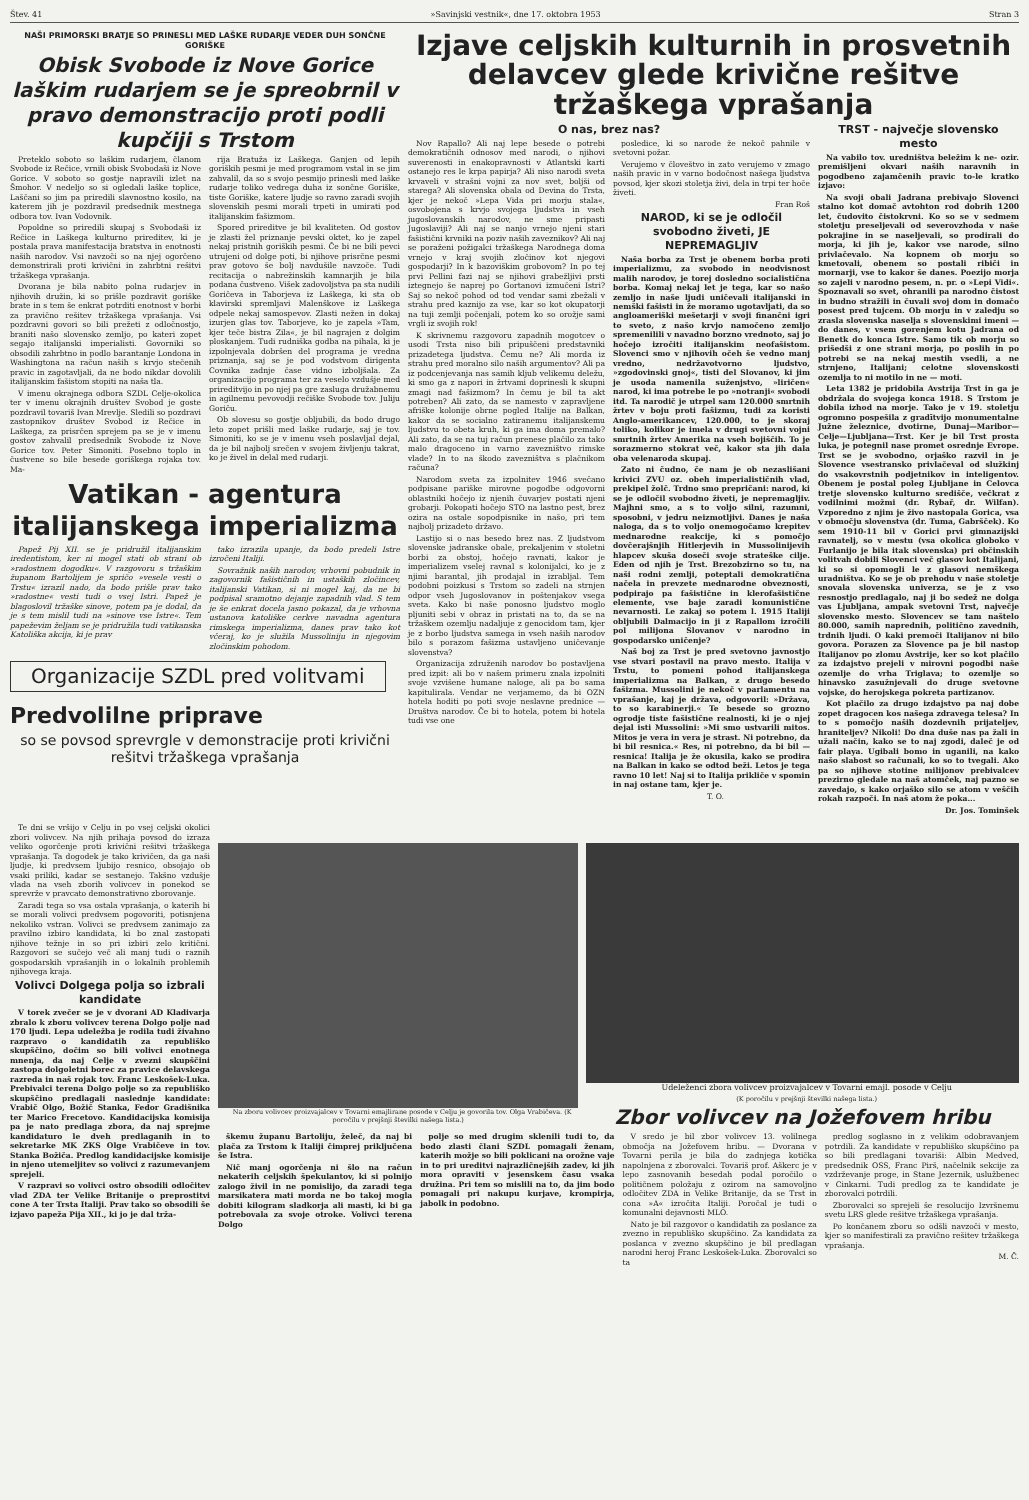Štev. 41 »Savinjski vestnik«, dne 17. oktobra 1953 Stran 3
NAŠI PRIMORSKI BRATJE SO PRINESLI MED LAŠKE RUDARJE VEDER DUH SONČNE GORIŠKE
Obisk Svobode iz Nove Gorice laškim rudarjem se je spreobrnil v pravo demonstracijo proti podli kupčiji s Trstom
Preteklo soboto so laškim rudarjem, članom Svobode iz Rečice, vrnili obisk Svobodaši iz Nove Gorice. V soboto so gostje napravili izlet na Šmohor. V nedeljo so si ogledali laške toplice, Laščani so jim pa priredili slavnostno kosilo, na katerem jih je pozdravil predsednik mestnega odbora tov. Ivan Vodovnik.
Popoldne so priredili skupaj s Svobodaši iz Rečice in Laškega kulturno prireditev, ki je postala prava manifestacija bratstva in enotnosti naših narodov. Vsi navzoči so na njej ogorčeno demonstrirali proti krivični in zahrbtni rešitvi tržaškega vprašanja.
Dvorana je bila nabito polna rudarjev in njihovih družin, ki so prišle pozdravit goriške brate in s tem še enkrat potrditi enotnost v borbi za pravično rešitev tržaškega vprašanja. Vsi pozdravni govori so bili prežeti z odločnostjo, braniti našo slovensko zemljo, po kateri zopet segajo italijanski imperialisti. Govorniki so obsodili zahrbtno in podlo barantanje Londona in Washingtona na račun naših s krvjo stečenih pravic in zagotavljali, da ne bodo nikdar dovolili italijanskim fašistom stopiti na naša tla.
V imenu okrajnega odbora SZDL Celje-okolica ter v imenu okrajnih društev Svobod je goste pozdravil tovariš Ivan Mrevlje. Sledili so pozdravi zastopnikov društev Svobod iz Rečice in Laškega, za prisrčen sprejem pa se je v imenu gostov zahvalil predsednik Svobode iz Nove Gorice tov. Peter Simoniti. Posebno toplo in čustvene so bile besede goriškega rojaka tov. Ma-
rija Bratuža iz Laškega. Ganjen od lepih goriških pesmi je med programom vstal in se jim zahvalil, da so s svojo pesmijo prinesli med laške rudarje toliko vedrega duha iz sončne Goriške, tiste Goriške, katere ljudje so ravno zaradi svojih slovenskih pesmi morali trpeti in umirati pod italijanskim fašizmom.
Spored prireditve je bil kvaliteten. Od gostov je zlasti žel priznanje pevski oktet, ko je zapel nekaj pristnih goriških pesmi. Če bi ne bili pevci utrujeni od dolge poti, bi njihove prisrčne pesmi prav gotovo še bolj navdušile navzoče. Tudi recitacija o nabrežinskih kamnarjih je bila podana čustveno. Višek zadovoljstva pa sta nudili Goričeva in Taborjeva iz Laškega, ki sta ob klavirski spremljavi Malenškove iz Laškega odpele nekaj samospevov. Zlasti nežen in dokaj izurjen glas tov. Taborjeve, ko je zapela »Tam, kjer teče bistra Zila«, je bil nagrajen z dolgim ploskanjem. Tudi rudniška godba na pihala, ki je izpolnjevala dobršen del programa je vredna priznanja, saj se je pod vodstvom dirigenta Covnika zadnje čase vidno izboljšala. Za organizacijo programa ter za veselo vzdušje med prireditvijo in po njej pa gre zasluga družabnemu in agilnemu pevovodji rečiške Svobode tov. Juliju Goriču.
Ob slovesu so gostje obljubili, da bodo drugo leto zopet prišli med laške rudarje, saj je tov. Simoniti, ko se je v imenu vseh poslavljal dejal, da je bil najbolj srečen v svojem življenju takrat, ko je živel in delal med rudarji.
Vatikan - agentura italijanskega imperializma
Papež Pij XII. se je pridružil italijanskim iredentistom, ker ni mogel stati ob strani ob »radostnem dogodku«. V razgovoru s tržaškim županom Bartolijem je spričo »vesele vesti o Trstu« izrazil nado, da bodo prišle prav tako »radostne« vesti tudi o vsej Istri. Papež je blagoslovil tržaške sinove, potem pa je dodal, da je s tem mislil tudi na »sinove vse Istre«. Tem papeževim željam se je pridružila tudi vatikanska Katoliška akcija, ki je prav
tako izrazila upanje, da bodo predeli Istre izročeni Italiji.
Sovražnik naših narodov, vrhovni pobudnik in zagovornik fašističnih in ustaških zločincev, italijanski Vatikan, si ni mogel kaj, da ne bi podpisal sramotno dejanje zapadnih vlad. S tem je še enkrat docela jasno pokazal, da je vrhovna ustanova katoliške cerkve navadna agentura rimskega imperializma, danes prav tako kot včeraj, ko je služila Mussoliniju in njegovim zločinskim pohodom.
Organizacije SZDL pred volitvami
Predvolilne priprave
so se povsod sprevrgle v demonstracije proti krivični rešitvi tržaškega vprašanja
Izjave celjskih kulturnih in prosvetnih delavcev glede krivične rešitve tržaškega vprašanja
O nas, brez nas?
Nov Rapallo? Ali naj lepe besede o potrebi demokratičnih odnosov med narodi, o njihovi suverenosti in enakopravnosti v Atlantski karti ostanejo res le krpa papirja? Ali niso narodi sveta krvaveli v strašni vojni za nov svet, boljši od starega? Ali slovenska obala od Devina do Trsta, kjer je nekoč »Lepa Vida pri morju stala«, osvobojena s krvjo svojega ljudstva in vseh jugoslovanskih narodov, ne sme pripasti Jugoslaviji? Ali naj se nanjo vrnejo njeni stari fašistični krvniki na poziv naših zaveznikov? Ali naj se poraženi požigalci tržaškega Narodnega doma vrnejo v kraj svojih zločinov kot njegovi gospodarji? In k bazoviškim grobovom? In po tej prvi Pellini fazi naj se njihovi grabežljivi prsti iztegnejo še naprej po Gortanovi izmučeni Istri? Saj so nekoč pohod od tod vendar sami zbežali v strahu pred kaznijo za vse, kar so kot okupatorji na tuji zemlji počenjali, potem ko so orožje sami vrgli iz svojih rok!
K skrivnemu razgovoru zapadnih mogotcev o usodi Trsta niso bili pripuščeni predstavniki prizadetega ljudstva. Čemu ne? Ali morda iz strahu pred moralno silo naših argumentov? Ali pa iz podcenjevanja nas samih kljub velikemu deležu, ki smo ga z napori in žrtvami doprinesli k skupni zmagi nad fašizmom? In čemu je bil ta akt potreben? Ali zato, da se namesto v zapravljene afriške kolonije obrne pogled Italije na Balkan, kakor da se socialno zatiranemu italijanskemu ljudstvu to obeta kruh, ki ga ima doma premalo? Ali zato, da se na tuj račun prenese plačilo za tako malo dragoceno in varno zavezništvo rimske vlade? In to na škodo zavezništva s plačnikom računa?
Narodom sveta za izpolnitev 1946 svečano podpisane pariške mirovne pogodbe odgovorni oblastniki hočejo iz njenih čuvarjev postati njeni grobarji. Pokopati hočejo STO na lastno pest, brez ozira na ostale sopodpisnike in našo, pri tem najbolj prizadeto državo.
Lastijo si o nas besedo brez nas. Z ljudstvom slovenske jadranske obale, prekaljenim v stoletni borbi za obstoj, hočejo ravnati, kakor je imperializem vselej ravnal s kolonijalci, ko je z njimi barantal, jih prodajal in izrabljal. Tem podobni poizkusi s Trstom so zadeli na strnjen odpor vseh Jugoslovanov in poštenjakov vsega sveta. Kako bi naše ponosno ljudstvo moglo pljuniti sebi v obraz in pristati na to, da se na tržaškem ozemlju nadaljuje z genocidom tam, kjer je z borbo ljudstva samega in vseh naših narodov bilo s porazom fašizma ustavljeno uničevanje slovenstva?
Organizacija združenih narodov bo postavljena pred izpit: ali bo v našem primeru znala izpolniti svoje vzvišene humane naloge, ali pa bo sama kapitulirala. Vendar ne verjamemo, da bi OZN hotela hoditi po poti svoje neslavne prednice — Društva narodov. Če bi to hotela, potem bi hotela tudi vse one
posledice, ki so narode že nekoč pahnile v svetovni požar.
Verujemo v človeštvo in zato verujemo v zmago naših pravic in v varno bodočnost našega ljudstva povsod, kjer skozi stoletja živi, dela in trpi ter hoče živeti.
Fran Roš
NAROD, ki se je odločil svobodno živeti, JE NEPREMAGLJIV
Naša borba za Trst je obenem borba proti imperializmu, za svobodo in neodvisnost malih narodov, je torej dosledno socialistična borba. Komaj nekaj let je tega, kar so našo zemljo in naše ljudi uničevali italijanski in nemški fašisti in že moramo ugotavljati, da so angloameriški mešetarji v svoji finančni igri to sveto, z našo krvjo namočeno zemljo spremenilili v navadno borzno vrednoto, saj jo hočejo izročiti italijanskim neofašistom. Slovenci smo v njihovih očeh še vedno manj vredno, nedržavotvorno ljudstvo, »zgodovinski gnoj«, tisti del Slovanov, ki jim je usoda namenila suženjstvo, »liričen« narod, ki ima potrebe le po »notranji« svobodi itd. Ta narodič je utrpel sam 120.000 smrtnih žrtev v boju proti fašizmu, tudi za koristi Anglo-amerikancev, 120.000, to je skoraj toliko, kolikor je imela v drugi svetovni vojni smrtnih žrtev Amerika na vseh bojiščih. To je sorazmerno stokrat več, kakor sta jih dala oba velenaroda skupaj.
Zato ni čudno, če nam je ob nezaslišani krivici ZVU oz. obeh imperialističnih vlad, prekipel žolč. Trdno smo prepričani: narod, ki se je odločil svobodno živeti, je nepremagljiv. Majhni smo, a s to voljo silni, razumni, sposobni, v jedru neizmotljivi. Danes je naša naloga, da s to voljo onemogočamo krepitev mednarodne reakcije, ki s pomočjo dovčerajšnjih Hitlerjevih in Mussolinijevih hlapcev skuša doseči svoje strateške cilje. Eden od njih je Trst. Brezobzirno so tu, na naši rodni zemlji, poteptali demokratična načela in prevzete mednarodne obveznosti, podpirajo pa fašistične in klerofašistične elemente, vse baje zaradi komunistične nevarnosti. Le zakaj so potem l. 1915 Italiji obljubili Dalmacijo in ji z Rapallom izročili pol milijona Slovanov v narodno in gospodarsko uničenje?
Naš boj za Trst je pred svetovno javnostjo vse stvari postavil na pravo mesto. Italija v Trstu, to pomeni pohod italijanskega imperializma na Balkan, z drugo besedo fašizma. Mussolini je nekoč v parlamentu na vprašanje, kaj je država, odgovoril: »Država, to so karabinerji.« Te besede so grozno ogrodje tiste fašistične realnosti, ki je o njej dejal isti Mussolini: »Mi smo ustvarili mitos. Mitos je vera in vera je strast. Ni potrebno, da bi bil resnica.« Res, ni potrebno, da bi bil — resnica! Italija je že okusila, kako se prodira na Balkan in kako se odtod beži. Letos je tega ravno 10 let! Naj si to Italija prikliče v spomin in naj ostane tam, kjer je.
T. O.
TRST - največje slovensko mesto
Na vabilo tov. uredništva beležim k ne- ozir. premišljeni okvari naših naravnih in pogodbeno zajamčenih pravic to-le kratko izjavo:
Na svoji obali Jadrana prebivajo Slovenci stalno kot domač avtohton rod dobrih 1200 let, čudovito čistokrvni. Ko so se v sedmem stoletju preseljevali od severovzhoda v naše pokrajine in se naseljevali, so prodirali do morja, ki jih je, kakor vse narode, silno privlačevalo. Na kopnem ob morju so kmetovali, obenem so postali ribiči in mornarji, vse to kakor še danes. Poezijo morja so zajeli v narodno pesem, n. pr. o »Lepi Vidi«. Spoznavali so svet, ohranili pa narodno čistost in budno stražili in čuvali svoj dom in domačo posest pred tujcem. Ob morju in v zaledju so zrasla slovenska naselja s slovenskimi imeni — do danes, v vsem gorenjem kotu Jadrana od Benetk do konca Istre. Samo tik ob morju so prišedši z one strani morja, po poslih in po potrebi se na nekaj mestih vsedli, a ne strnjeno, Italijani; celotne slovenskosti ozemlja to ni motilo in ne — moti.
Leta 1382 je pridobila Avstrija Trst in ga je obdržala do svojega konca 1918. S Trstom je dobila izhod na morje. Tako je v 19. stoletju ogromno pospešila z gradītvijo monumentalne Južne železnice, dvotirne, Dunaj—Maribor—Celje—Ljubljana—Trst. Ker je bil Trst prosta luka, je potegnil nase promet osrednje Evrope. Trst se je svobodno, orjaško razvil in je Slovence vsestransko privlačeval od služkinj do vsakovrstnih podjetnikov in inteligentov. Obenem je postal poleg Ljubljane in Celovca tretje slovensko kulturno središče, večkrat z vodilnimi možmi (dr. Rybař, dr. Wilfan). Vzporedno z njim je živo nastopala Gorica, vsa v območju slovenstva (dr. Tuma, Gabršček). Ko sem 1910-11 bil v Gorici prvi gimnazijski ravnatelj, so v mestu (vsa okolica globoko v Furlanijo je bila itak slovenska) pri občinskih volitvah dobili Slovenci več glasov kot Italijani, ki so si opomogli le z glasovi nemškega uradništva. Ko se je ob prehodu v naše stoletje snovala slovenska univerza, se je z vso resnostjo predlagalo, naj ji bo sedež ne dolga vas Ljubljana, ampak svetovni Trst, največje slovensko mesto. Slovencev se tam naštelo 80.000, samih naprednih, politično zavednih, trdnih ljudi. O kaki premoči Italijanov ni bilo govora. Porazen za Slovence pa je bil nastop Italijanov po zlomu Avstrije, ker so kot plačilo za izdajstvo prejeli v mirovni pogodbi naše ozemlje do vrha Triglava; to ozemlje so hinavsko zasužnjevali do druge svetovne vojske, do herojskega pokreta partizanov.
Kot plačilo za drugo izdajstvo pa naj dobe zopet dragocen kos našega zdravega telesa? In to s pomočjo naših dozdevnih prijateljev, hraniteljev? Nikoli! Do dna duše nas pa žali in užali način, kako se to naj zgodi, dalеč je od fair playa. Ugibali bomo in uganili, na kako našo slabost so računali, ko so to tvegali. Ako pa so njihove stotine milijonov prebivalcev prezirno gledale na naš atomček, naj pazno se zavedajo, s kako orjaško silo se atom v veščih rokah razpoči. In naš atom že poka...
Dr. Jos. Tominšek
Te dni se vršijo v Celju in po vsej celjski okolici zbori volivcev. Na njih prihaja povsod do izraza veliko ogorčenje proti krivični rešitvi tržaškega vprašanja. Ta dogodek je tako krivičen, da ga naši ljudje, ki predvsem ljubijo resnico, obsojajo ob vsaki priliki, kadar se sestanejo. Takšno vzdušje vlada na vseh zborih volivcev in ponekod se sprevrže v pravcato demonstrativno zborovanje.
Zaradi tega so vsa ostala vprašanja, o katerih bi se morali volivci predvsem pogovoriti, potisnjena nekoliko vstran. Volivci se predvsem zanimajo za pravilno izbiro kandidata, ki bo znal zastopati njihove težnje in so pri izbiri zelo kritični. Razgovori se sučejo več ali manj tudi o raznih gospodarskih vprašanjih in o lokalnih problemih njihovega kraja.
Volivci Dolgega polja so izbrali kandidate
V torek zvečer se je v dvorani AD Kladivarja zbralo k zboru volivcev terena Dolgo polje nad 170 ljudi. Lepa udeležba je rodila tudi živahno razpravo o kandidatih za republiško skupščino, dočim so bili volivci enotnega mnenja, da naj Celje v zvezni skupščini zastopa dolgoletni borec za pravice delavskega razreda in naš rojak tov. Franc Leskošek-Luka. Prebivalci terena Dolgo polje so za republiško skupščino predlagali naslednje kandidate: Vrabič Olgo, Božič Stanka, Fedor Gradišnika ter Marico Frecetovo. Kandidacijska komisija pa je nato predlaga zbora, da naj sprejme kandidaturo le dveh predlaganih in to sekretarke MK ZKS Olge Vrabičeve in tov. Stanka Božiča. Predlog kandidacijske komisije in njeno utemeljitev so volivci z razumevanjem sprejeli.
V razpravi so volivci ostro obsodili odločitev vlad ZDA ter Velike Britanije o preprostitvi cone A ter Trsta Italiji. Prav tako so obsodili še izjavo papeža Pija XII., ki jo je dal trža-
Na zboru volivcev proizvajalcev v Tovarni emajlirane posode v Celju je govorila tov. Olga Vrabičeva. (K poročilu v prejšnji številki našega lista.)
Udeleženci zbora volivcev proizvajalcev v Tovarni emajl. posode v Celju
(K poročilu v prejšnji številki našega lista.)
Zbor volivcev na Jožefovem hribu
škemu županu Bartoliju, želeč, da naj bi plača za Trstom k Italiji čimprej priključena še Istra.
Nič manj ogorčenja ni šlo na račun nekaterih celjskih špekulantov, ki si polnijo zalogo živil in ne pomislijo, da zaradi tega marsikatera mati morda ne bo takoj mogla dobiti kilogram sladkorja ali masti, ki bi ga potrebovala za svoje otroke. Volivci terena Dolgo
polje so med drugim sklenili tudi to, da bodo zlasti člani SZDL pomagali ženam, katerih možje so bili poklicani na orožne vaje in to pri ureditvi najrazličnejših zadev, ki jih mora opraviti v jesenskem času vsaka družina. Pri tem so mislili na to, da jim bodo pomagali pri nakupu kurjave, krompirja, jabolk in podobno.
V sredo je bil zbor volivcev 13. volilnega območja na Jožefovem hribu. — Dvorana v Tovarni perila je bila do zadnjega kotička napolnjena z zborovalci. Tovariš prof. Aškerc je v lepo zasnovanih besedah podal poročilo o političnem položaju z ozirom na samovoljno odločitev ZDA in Velike Britanije, da se Trst in cona »A« izročita Italiji. Poročal je tudi o komunalni dejavnosti MLO.
Nato je bil razgovor o kandidatih za poslance za zvezno in republiško skupščino. Za kandidata za poslanca v zvezno skupščino je bil predlagan narodni heroj Franc Leskošek-Luka. Zborovalci so ta
predlog soglasno in z velikim odobravanjem potrdili. Za kandidate v republiško skupščino pa so bili predlagani tovariši: Albin Medved, predsednik OSS, Franc Pirš, načelnik sekcije za vzdrževanje proge, in Stane Jezernik, uslužbenec v Cinkarni. Tudi predlog za te kandidate je zborovalci potrdili.
Zborovalci so sprejeli še resolucijo Izvršnemu svetu LRS glede rešitve tržaškega vprašanja.
Po končanem zboru so odšli navzoči v mesto, kjer so manifestirali za pravično rešitev tržaškega vprašanja.
M. Č.